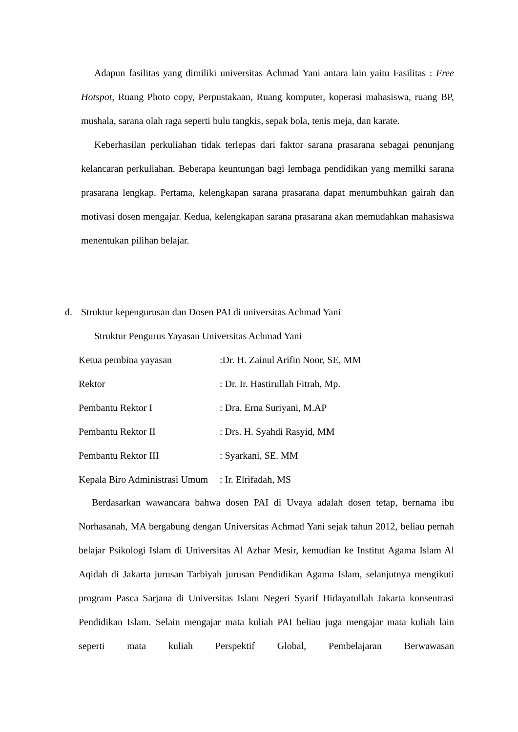Adapun fasilitas yang dimiliki universitas Achmad Yani antara lain yaitu Fasilitas : Free Hotspot, Ruang Photo copy, Perpustakaan, Ruang komputer, koperasi mahasiswa, ruang BP, mushala, sarana olah raga seperti bulu tangkis, sepak bola, tenis meja, dan karate.
Keberhasilan perkuliahan tidak terlepas dari faktor sarana prasarana sebagai penunjang kelancaran perkuliahan. Beberapa keuntungan bagi lembaga pendidikan yang memilki sarana prasarana lengkap. Pertama, kelengkapan sarana prasarana dapat menumbuhkan gairah dan motivasi dosen mengajar. Kedua, kelengkapan sarana prasarana akan memudahkan mahasiswa menentukan pilihan belajar.
d. Struktur kepengurusan dan Dosen PAI di universitas Achmad Yani
Struktur Pengurus Yayasan Universitas Achmad Yani
Ketua pembina yayasan:Dr. H. Zainul Arifin Noor, SE, MM
Rektor: Dr. Ir. Hastirullah Fitrah, Mp.
Pembantu Rektor I: Dra. Erna Suriyani, M.AP
Pembantu Rektor II: Drs. H. Syahdi Rasyid, MM
Pembantu Rektor III: Syarkani, SE. MM
Kepala Biro Administrasi Umum: Ir. Elrifadah, MS
Berdasarkan wawancara bahwa dosen PAI di Uvaya adalah dosen tetap, bernama ibu Norhasanah, MA bergabung dengan Universitas Achmad Yani sejak tahun 2012, beliau pernah belajar Psikologi Islam di Universitas Al Azhar Mesir, kemudian ke Institut Agama Islam Al Aqidah di Jakarta jurusan Tarbiyah jurusan Pendidikan Agama Islam, selanjutnya mengikuti program Pasca Sarjana di Universitas Islam Negeri Syarif Hidayatullah Jakarta konsentrasi Pendidikan Islam. Selain mengajar mata kuliah PAI beliau juga mengajar mata kuliah lain seperti mata kuliah Perspektif Global, Pembelajaran Berwawasan